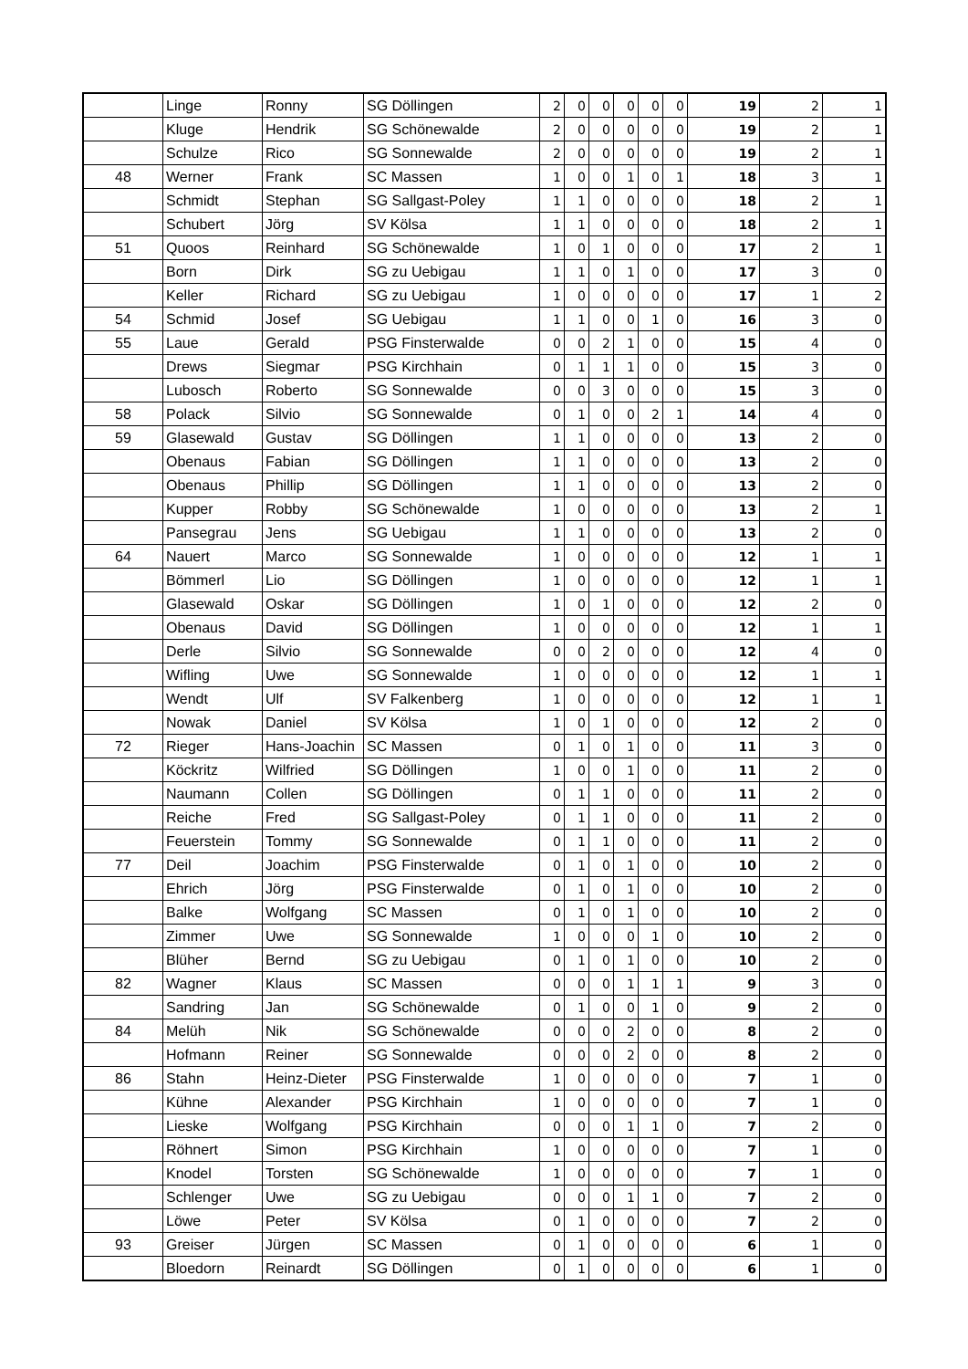| | Linge | Ronny | SG Döllingen | 2 | 0 | 0 | 0 | 0 | 0 | 19 | 2 | 1 |
| | Kluge | Hendrik | SG Schönewalde | 2 | 0 | 0 | 0 | 0 | 0 | 19 | 2 | 1 |
| | Schulze | Rico | SG Sonnewalde | 2 | 0 | 0 | 0 | 0 | 0 | 19 | 2 | 1 |
| 48 | Werner | Frank | SC Massen | 1 | 0 | 0 | 1 | 0 | 1 | 18 | 3 | 1 |
| | Schmidt | Stephan | SG Sallgast-Poley | 1 | 1 | 0 | 0 | 0 | 0 | 18 | 2 | 1 |
| | Schubert | Jörg | SV Kölsa | 1 | 1 | 0 | 0 | 0 | 0 | 18 | 2 | 1 |
| 51 | Quoos | Reinhard | SG Schönewalde | 1 | 0 | 1 | 0 | 0 | 0 | 17 | 2 | 1 |
| | Born | Dirk | SG zu Uebigau | 1 | 1 | 0 | 1 | 0 | 0 | 17 | 3 | 0 |
| | Keller | Richard | SG zu Uebigau | 1 | 0 | 0 | 0 | 0 | 0 | 17 | 1 | 2 |
| 54 | Schmid | Josef | SG Uebigau | 1 | 1 | 0 | 0 | 1 | 0 | 16 | 3 | 0 |
| 55 | Laue | Gerald | PSG Finsterwalde | 0 | 0 | 2 | 1 | 0 | 0 | 15 | 4 | 0 |
| | Drews | Siegmar | PSG Kirchhain | 0 | 1 | 1 | 1 | 0 | 0 | 15 | 3 | 0 |
| | Lubosch | Roberto | SG Sonnewalde | 0 | 0 | 3 | 0 | 0 | 0 | 15 | 3 | 0 |
| 58 | Polack | Silvio | SG Sonnewalde | 0 | 1 | 0 | 0 | 2 | 1 | 14 | 4 | 0 |
| 59 | Glasewald | Gustav | SG Döllingen | 1 | 1 | 0 | 0 | 0 | 0 | 13 | 2 | 0 |
| | Obenaus | Fabian | SG Döllingen | 1 | 1 | 0 | 0 | 0 | 0 | 13 | 2 | 0 |
| | Obenaus | Phillip | SG Döllingen | 1 | 1 | 0 | 0 | 0 | 0 | 13 | 2 | 0 |
| | Kupper | Robby | SG Schönewalde | 1 | 0 | 0 | 0 | 0 | 0 | 13 | 2 | 1 |
| | Pansegrau | Jens | SG Uebigau | 1 | 1 | 0 | 0 | 0 | 0 | 13 | 2 | 0 |
| 64 | Nauert | Marco | SG Sonnewalde | 1 | 0 | 0 | 0 | 0 | 0 | 12 | 1 | 1 |
| | Bömmerl | Lio | SG Döllingen | 1 | 0 | 0 | 0 | 0 | 0 | 12 | 1 | 1 |
| | Glasewald | Oskar | SG Döllingen | 1 | 0 | 1 | 0 | 0 | 0 | 12 | 2 | 0 |
| | Obenaus | David | SG Döllingen | 1 | 0 | 0 | 0 | 0 | 0 | 12 | 1 | 1 |
| | Derle | Silvio | SG Sonnewalde | 0 | 0 | 2 | 0 | 0 | 0 | 12 | 4 | 0 |
| | Wifling | Uwe | SG Sonnewalde | 1 | 0 | 0 | 0 | 0 | 0 | 12 | 1 | 1 |
| | Wendt | Ulf | SV Falkenberg | 1 | 0 | 0 | 0 | 0 | 0 | 12 | 1 | 1 |
| | Nowak | Daniel | SV Kölsa | 1 | 0 | 1 | 0 | 0 | 0 | 12 | 2 | 0 |
| 72 | Rieger | Hans-Joachin | SC Massen | 0 | 1 | 0 | 1 | 0 | 0 | 11 | 3 | 0 |
| | Köckritz | Wilfried | SG Döllingen | 1 | 0 | 0 | 1 | 0 | 0 | 11 | 2 | 0 |
| | Naumann | Collen | SG Döllingen | 0 | 1 | 1 | 0 | 0 | 0 | 11 | 2 | 0 |
| | Reiche | Fred | SG Sallgast-Poley | 0 | 1 | 1 | 0 | 0 | 0 | 11 | 2 | 0 |
| | Feuerstein | Tommy | SG Sonnewalde | 0 | 1 | 1 | 0 | 0 | 0 | 11 | 2 | 0 |
| 77 | Deil | Joachim | PSG Finsterwalde | 0 | 1 | 0 | 1 | 0 | 0 | 10 | 2 | 0 |
| | Ehrich | Jörg | PSG Finsterwalde | 0 | 1 | 0 | 1 | 0 | 0 | 10 | 2 | 0 |
| | Balke | Wolfgang | SC Massen | 0 | 1 | 0 | 1 | 0 | 0 | 10 | 2 | 0 |
| | Zimmer | Uwe | SG Sonnewalde | 1 | 0 | 0 | 0 | 1 | 0 | 10 | 2 | 0 |
| | Blüher | Bernd | SG zu Uebigau | 0 | 1 | 0 | 1 | 0 | 0 | 10 | 2 | 0 |
| 82 | Wagner | Klaus | SC Massen | 0 | 0 | 0 | 1 | 1 | 1 | 9 | 3 | 0 |
| | Sandring | Jan | SG Schönewalde | 0 | 1 | 0 | 0 | 1 | 0 | 9 | 2 | 0 |
| 84 | Melüh | Nik | SG Schönewalde | 0 | 0 | 0 | 2 | 0 | 0 | 8 | 2 | 0 |
| | Hofmann | Reiner | SG Sonnewalde | 0 | 0 | 0 | 2 | 0 | 0 | 8 | 2 | 0 |
| 86 | Stahn | Heinz-Dieter | PSG Finsterwalde | 1 | 0 | 0 | 0 | 0 | 0 | 7 | 1 | 0 |
| | Kühne | Alexander | PSG Kirchhain | 1 | 0 | 0 | 0 | 0 | 0 | 7 | 1 | 0 |
| | Lieske | Wolfgang | PSG Kirchhain | 0 | 0 | 0 | 1 | 1 | 0 | 7 | 2 | 0 |
| | Röhnert | Simon | PSG Kirchhain | 1 | 0 | 0 | 0 | 0 | 0 | 7 | 1 | 0 |
| | Knodel | Torsten | SG Schönewalde | 1 | 0 | 0 | 0 | 0 | 0 | 7 | 1 | 0 |
| | Schlenger | Uwe | SG zu Uebigau | 0 | 0 | 0 | 1 | 1 | 0 | 7 | 2 | 0 |
| | Löwe | Peter | SV Kölsa | 0 | 1 | 0 | 0 | 0 | 0 | 7 | 2 | 0 |
| 93 | Greiser | Jürgen | SC Massen | 0 | 1 | 0 | 0 | 0 | 0 | 6 | 1 | 0 |
| | Bloedorn | Reinardt | SG Döllingen | 0 | 1 | 0 | 0 | 0 | 0 | 6 | 1 | 0 |